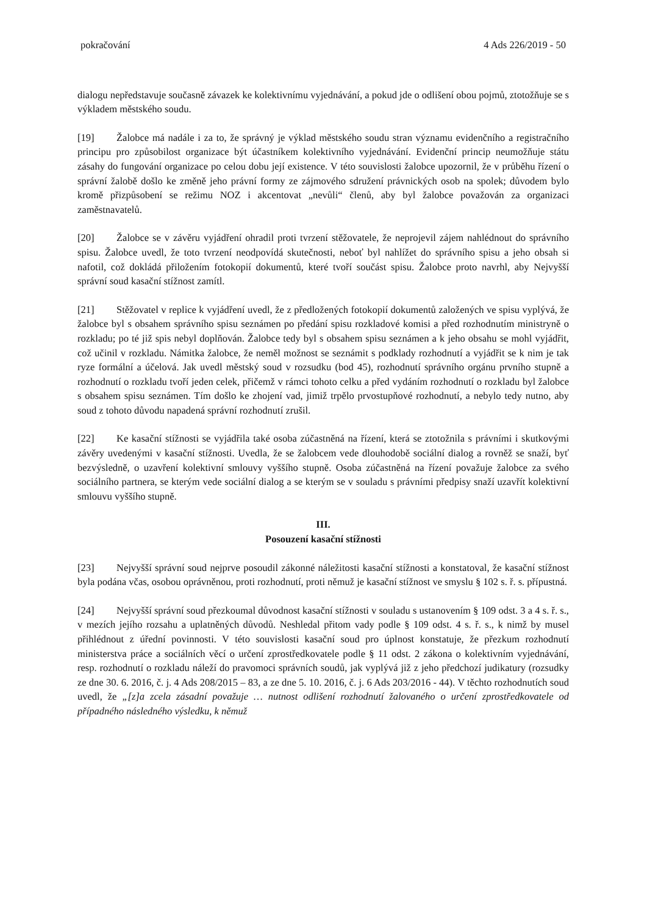pokračování 4 Ads 226/2019 - 50
dialogu nepředstavuje současně závazek ke kolektivnímu vyjednávání, a pokud jde o odlišení obou pojmů, ztotožňuje se s výkladem městského soudu.
[19] Žalobce má nadále i za to, že správný je výklad městského soudu stran významu evidenčního a registračního principu pro způsobilost organizace být účastníkem kolektivního vyjednávání. Evidenční princip neumožňuje státu zásahy do fungování organizace po celou dobu její existence. V této souvislosti žalobce upozornil, že v průběhu řízení o správní žalobě došlo ke změně jeho právní formy ze zájmového sdružení právnických osob na spolek; důvodem bylo kromě přizpůsobení se režimu NOZ i akcentovat „nevůli“ členů, aby byl žalobce považován za organizaci zaměstnavatelů.
[20] Žalobce se v závěru vyjádření ohradil proti tvrzení stěžovatele, že neprojevil zájem nahlédnout do správního spisu. Žalobce uvedl, že toto tvrzení neodpovídá skutečnosti, neboť byl nahlížet do správního spisu a jeho obsah si nafotil, což dokládá přiložením fotokopií dokumentů, které tvoří součást spisu. Žalobce proto navrhl, aby Nejvyšší správní soud kasační stížnost zamítl.
[21] Stěžovatel v replice k vyjádření uvedl, že z předložených fotokopií dokumentů založených ve spisu vyplývá, že žalobce byl s obsahem správního spisu seznámen po předání spisu rozkladové komisi a před rozhodnutím ministryně o rozkladu; po té již spis nebyl doplňován. Žalobce tedy byl s obsahem spisu seznámen a k jeho obsahu se mohl vyjádřit, což učinil v rozkladu. Námitka žalobce, že neměl možnost se seznámit s podklady rozhodnutí a vyjádřit se k nim je tak ryze formální a účelová. Jak uvedl městský soud v rozsudku (bod 45), rozhodnutí správního orgánu prvního stupně a rozhodnutí o rozkladu tvoří jeden celek, přičemž v rámci tohoto celku a před vydáním rozhodnutí o rozkladu byl žalobce s obsahem spisu seznámen. Tím došlo ke zhojení vad, jimiž trpělo prvostupňové rozhodnutí, a nebylo tedy nutno, aby soud z tohoto důvodu napadená správní rozhodnutí zrušil.
[22] Ke kasační stížnosti se vyjádřila také osoba zúčastněná na řízení, která se ztotožnila s právními i skutkovými závěry uvedenými v kasační stížnosti. Uvedla, že se žalobcem vede dlouhodobě sociální dialog a rovněž se snaží, byť bezvýsledně, o uzavření kolektivní smlouvy vyššího stupně. Osoba zúčastněná na řízení považuje žalobce za svého sociálního partnera, se kterým vede sociální dialog a se kterým se v souladu s právními předpisy snaží uzavřít kolektivní smlouvu vyššího stupně.
III.
Posouzení kasační stížnosti
[23] Nejvyšší správní soud nejprve posoudil zákonné náležitosti kasační stížnosti a konstatoval, že kasační stížnost byla podána včas, osobou oprávněnou, proti rozhodnutí, proti němuž je kasační stížnost ve smyslu § 102 s. ř. s. přípustná.
[24] Nejvyšší správní soud přezkoumal důvodnost kasační stížnosti v souladu s ustanovením § 109 odst. 3 a 4 s. ř. s., v mezích jejího rozsahu a uplatněných důvodů. Neshledal přitom vady podle § 109 odst. 4 s. ř. s., k nimž by musel přihlédnout z úřední povinnosti. V této souvislosti kasační soud pro úplnost konstatuje, že přezkum rozhodnutí ministerstva práce a sociálních věcí o určení zprostředkovatele podle § 11 odst. 2 zákona o kolektivním vyjednávání, resp. rozhodnutí o rozkladu náleží do pravomoci správních soudů, jak vyplývá již z jeho předchozí judikatury (rozsudky ze dne 30. 6. 2016, č. j. 4 Ads 208/2015 – 83, a ze dne 5. 10. 2016, č. j. 6 Ads 203/2016 - 44). V těchto rozhodnutích soud uvedl, že „[z]a zcela zásadní považuje … nutnost odlišení rozhodnutí žalovaného o určení zprostředkovatele od případného následného výsledku, k němuž